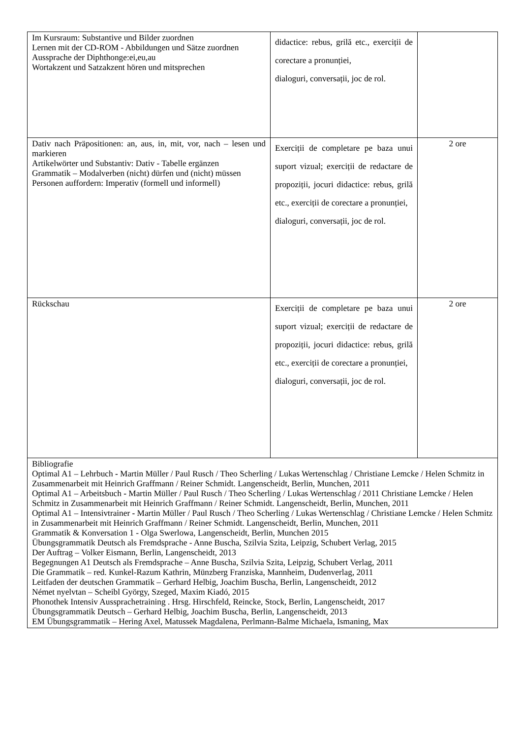| Im Kursraum: Substantive und Bilder zuordnen Lernen mit der CD-ROM - Abbildungen und Sätze zuordnen Aussprache der Diphthonge:ei,eu,au Wortakzent und Satzakzent hören und mitsprechen | didactice: rebus, grilă etc., exerciții de corectare a pronunției, dialoguri, conversații, joc de rol. | |
| Dativ nach Präpositionen: an, aus, in, mit, vor, nach – lesen und markieren Artikelwörter und Substantiv: Dativ - Tabelle ergänzen Grammatik – Modalverben (nicht) dürfen und (nicht) müssen Personen auffordern: Imperativ (formell und informell) | Exerciții de completare pe baza unui suport vizual; exerciții de redactare de propoziții, jocuri didactice: rebus, grilă etc., exerciții de corectare a pronunției, dialoguri, conversații, joc de rol. | 2 ore |
| Rückschau | Exerciții de completare pe baza unui suport vizual; exerciții de redactare de propoziții, jocuri didactice: rebus, grilă etc., exerciții de corectare a pronunției, dialoguri, conversații, joc de rol. | 2 ore |
| Bibliografie Optimal A1 – Lehrbuch - Martin Müller / Paul Rusch / Theo Scherling / Lukas Wertenschlag / Christiane Lemcke / Helen Schmitz in Zusammenarbeit mit Heinrich Graffmann / Reiner Schmidt. Langenscheidt, Berlin, Munchen, 2011 Optimal A1 – Arbeitsbuch - Martin Müller / Paul Rusch / Theo Scherling / Lukas Wertenschlag / 2011 Christiane Lemcke / Helen Schmitz in Zusammenarbeit mit Heinrich Graffmann / Reiner Schmidt. Langenscheidt, Berlin, Munchen, 2011 Optimal A1 – Intensivtrainer - Martin Müller / Paul Rusch / Theo Scherling / Lukas Wertenschlag / Christiane Lemcke / Helen Schmitz in Zusammenarbeit mit Heinrich Graffmann / Reiner Schmidt. Langenscheidt, Berlin, Munchen, 2011 Grammatik & Konversation 1 - Olga Swerlowa, Langenscheidt, Berlin, Munchen 2015 Übungsgrammatik Deutsch als Fremdsprache - Anne Buscha, Szilvia Szita, Leipzig, Schubert Verlag, 2015 Der Auftrag – Volker Eismann, Berlin, Langenscheidt, 2013 Begegnungen A1 Deutsch als Fremdsprache – Anne Buscha, Szilvia Szita, Leipzig, Schubert Verlag, 2011 Die Grammatik – red. Kunkel-Razum Kathrin, Münzberg Franziska, Mannheim, Dudenverlag, 2011 Leitfaden der deutschen Grammatik – Gerhard Helbig, Joachim Buscha, Berlin, Langenscheidt, 2012 Német nyelvtan – Scheibl György, Szeged, Maxim Kiadó, 2015 Phonothek Intensiv Aussprachetraining . Hrsg. Hirschfeld, Reincke, Stock, Berlin, Langenscheidt, 2017 Übungsgrammatik Deutsch – Gerhard Helbig, Joachim Buscha, Berlin, Langenscheidt, 2013 EM Übungsgrammatik – Hering Axel, Matussek Magdalena, Perlmann-Balme Michaela, Ismaning, Max | | |